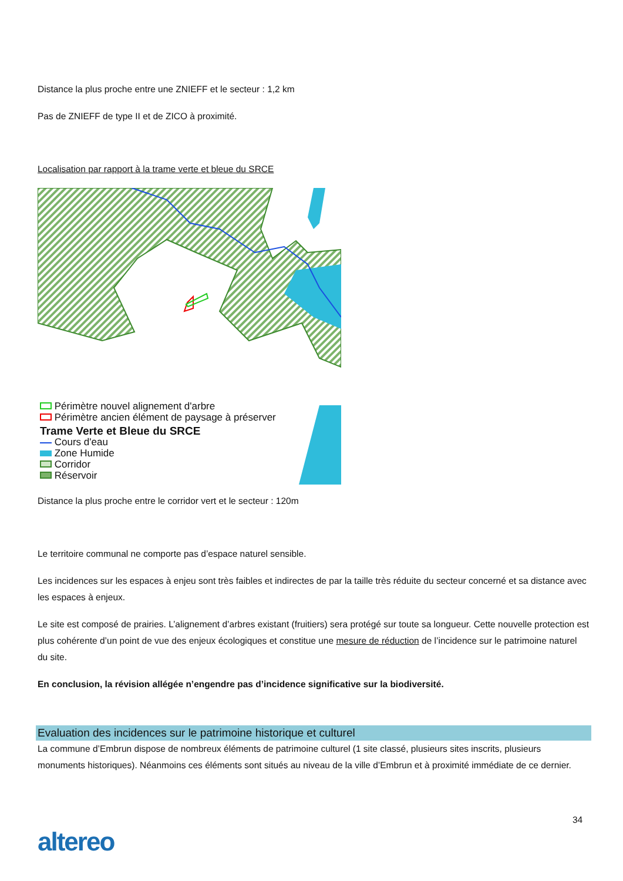Distance la plus proche entre une ZNIEFF et le secteur : 1,2 km
Pas de ZNIEFF de type II et de ZICO à proximité.
Localisation par rapport à la trame verte et bleue du SRCE
Périmètre nouvel alignement d'arbre
Périmètre ancien élément de paysage à préserver
Trame Verte et Bleue du SRCE
Cours d'eau
Zone Humide
Corridor
Réservoir
Distance la plus proche entre le corridor vert et le secteur : 120m
Le territoire communal ne comporte pas d’espace naturel sensible.
Les incidences sur les espaces à enjeu sont très faibles et indirectes de par la taille très réduite du secteur concerné et sa distance avec les espaces à enjeux.
Le site est composé de prairies. L’alignement d’arbres existant (fruitiers) sera protégé sur toute sa longueur. Cette nouvelle protection est plus cohérente d’un point de vue des enjeux écologiques et constitue une mesure de réduction de l’incidence sur le patrimoine naturel du site.
En conclusion, la révision allégée n’engendre pas d’incidence significative sur la biodiversité.
Evaluation des incidences sur le patrimoine historique et culturel
La commune d’Embrun dispose de nombreux éléments de patrimoine culturel (1 site classé, plusieurs sites inscrits, plusieurs monuments historiques). Néanmoins ces éléments sont situés au niveau de la ville d’Embrun et à proximité immédiate de ce dernier.
34
altereo